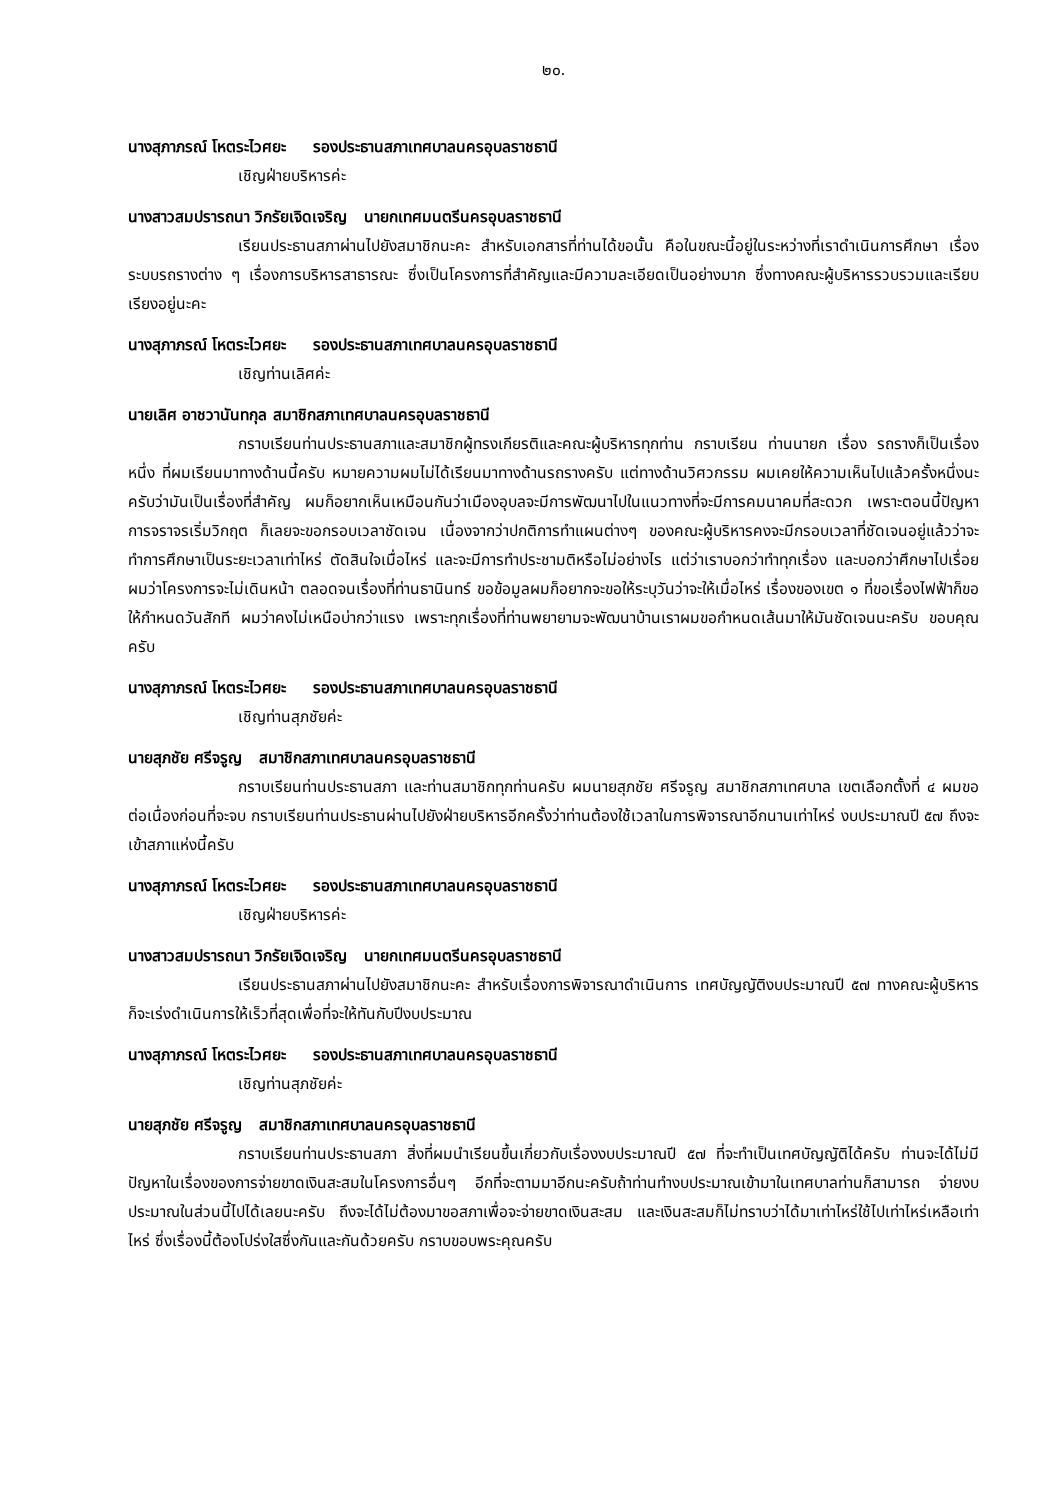๒๐.
นางสุภาภรณ์ โหตระไวศยะ รองประธานสภาเทศบาลนครอุบลราชธานี
เชิญฝ่ายบริหารค่ะ
นางสาวสมปรารถนา วิกรัยเจิดเจริญ นายกเทศมนตรีนครอุบลราชธานี
เรียนประธานสภาผ่านไปยังสมาชิกนะคะ สำหรับเอกสารที่ท่านได้ขอนั้น คือในขณะนี้อยู่ในระหว่างที่เราดำเนินการศึกษา เรื่องระบบรถรางต่าง ๆ เรื่องการบริหารสาธารณะ ซึ่งเป็นโครงการที่สำคัญและมีความละเอียดเป็นอย่างมาก ซึ่งทางคณะผู้บริหารรวบรวมและเรียบเรียงอยู่นะคะ
นางสุภาภรณ์ โหตระไวศยะ รองประธานสภาเทศบาลนครอุบลราชธานี
เชิญท่านเลิศค่ะ
นายเลิศ อาชวานันทกุล สมาชิกสภาเทศบาลนครอุบลราชธานี
กราบเรียนท่านประธานสภาและสมาชิกผู้ทรงเกียรติและคณะผู้บริหารทุกท่าน กราบเรียน ท่านนายก เรื่อง รถรางก็เป็นเรื่องหนึ่ง ที่ผมเรียนมาทางด้านนี้ครับ หมายความผมไม่ได้เรียนมาทางด้านรถรางครับ แต่ทางด้านวิศวกรรม ผมเคยให้ความเห็นไปแล้วครั้งหนึ่งนะครับว่ามันเป็นเรื่องที่สำคัญ ผมก็อยากเห็นเหมือนกันว่าเมืองอุบลจะมีการพัฒนาไปในแนวทางที่จะมีการคมนาคมที่สะดวก เพราะตอนนี้ปัญหาการจราจรเริ่มวิกฤต ก็เลยจะขอกรอบเวลาชัดเจน เนื่องจากว่าปกติการทำแผนต่างๆ ของคณะผู้บริหารคงจะมีกรอบเวลาที่ชัดเจนอยู่แล้วว่าจะทำการศึกษาเป็นระยะเวลาเท่าไหร่ ตัดสินใจเมื่อไหร่ และจะมีการทำประชามติหรือไม่อย่างไร แต่ว่าเราบอกว่าทำทุกเรื่อง และบอกว่าศึกษาไปเรื่อยผมว่าโครงการจะไม่เดินหน้า ตลอดจนเรื่องที่ท่านธานินทร์ ขอข้อมูลผมก็อยากจะขอให้ระบุวันว่าจะให้เมื่อไหร่ เรื่องของเขต ๑ ที่ขอเรื่องไฟฟ้าก็ขอให้กำหนดวันสักที ผมว่าคงไม่เหนือบ่ากว่าแรง เพราะทุกเรื่องที่ท่านพยายามจะพัฒนาบ้านเราผมขอกำหนดเส้นมาให้มันชัดเจนนะครับ ขอบคุณครับ
นางสุภาภรณ์ โหตระไวศยะ รองประธานสภาเทศบาลนครอุบลราชธานี
เชิญท่านสุภชัยค่ะ
นายสุภชัย ศรีจรูญ สมาชิกสภาเทศบาลนครอุบลราชธานี
กราบเรียนท่านประธานสภา และท่านสมาชิกทุกท่านครับ ผมนายสุภชัย ศรีจรูญ สมาชิกสภาเทศบาล เขตเลือกตั้งที่ ๔ ผมขอต่อเนื่องก่อนที่จะจบ กราบเรียนท่านประธานผ่านไปยังฝ่ายบริหารอีกครั้งว่าท่านต้องใช้เวลาในการพิจารณาอีกนานเท่าไหร่ งบประมาณปี ๕๗ ถึงจะเข้าสภาแห่งนี้ครับ
นางสุภาภรณ์ โหตระไวศยะ รองประธานสภาเทศบาลนครอุบลราชธานี
เชิญฝ่ายบริหารค่ะ
นางสาวสมปรารถนา วิกรัยเจิดเจริญ นายกเทศมนตรีนครอุบลราชธานี
เรียนประธานสภาผ่านไปยังสมาชิกนะคะ สำหรับเรื่องการพิจารณาดำเนินการ เทศบัญญัติงบประมาณปี ๕๗ ทางคณะผู้บริหารก็จะเร่งดำเนินการให้เร็วที่สุดเพื่อที่จะให้ทันกับปีงบประมาณ
นางสุภาภรณ์ โหตระไวศยะ รองประธานสภาเทศบาลนครอุบลราชธานี
เชิญท่านสุภชัยค่ะ
นายสุภชัย ศรีจรูญ สมาชิกสภาเทศบาลนครอุบลราชธานี
กราบเรียนท่านประธานสภา สิ่งที่ผมนำเรียนขึ้นเกี่ยวกับเรื่องงบประมาณปี ๕๗ ที่จะทำเป็นเทศบัญญัติได้ครับ ท่านจะได้ไม่มีปัญหาในเรื่องของการจ่ายขาดเงินสะสมในโครงการอื่นๆ อีกที่จะตามมาอีกนะครับถ้าท่านทำงบประมาณเข้ามาในเทศบาลท่านก็สามารถ จ่ายงบประมาณในส่วนนี้ไปได้เลยนะครับ ถึงจะได้ไม่ต้องมาขอสภาเพื่อจะจ่ายขาดเงินสะสม และเงินสะสมก็ไม่ทราบว่าได้มาเท่าไหร่ใช้ไปเท่าไหร่เหลือเท่าไหร่ ซึ่งเรื่องนี้ต้องโปร่งใสซึ่งกันและกันด้วยครับ กราบขอบพระคุณครับ